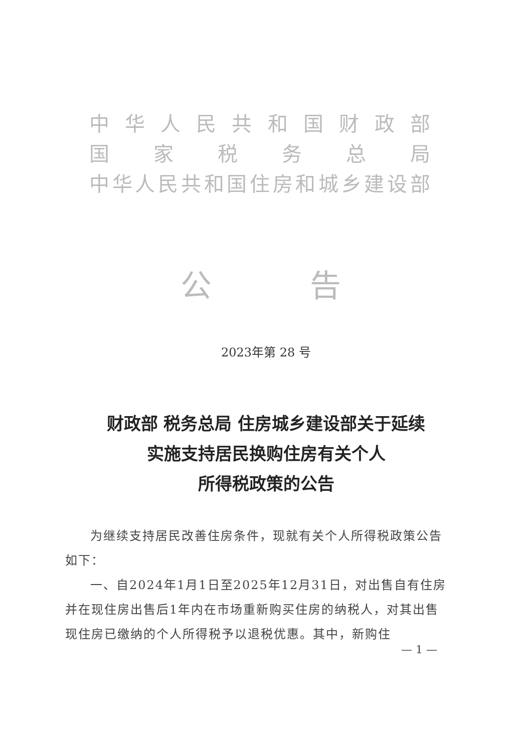中华人民共和国财政部
国家税务总局
中华人民共和国住房和城乡建设部
公 告
2023年第 28 号
财政部 税务总局 住房城乡建设部关于延续
实施支持居民换购住房有关个人
所得税政策的公告
为继续支持居民改善住房条件，现就有关个人所得税政策公告如下：
一、自2024年1月1日至2025年12月31日，对出售自有住房并在现住房出售后1年内在市场重新购买住房的纳税人，对其出售现住房已缴纳的个人所得税予以退税优惠。其中，新购住
— 1 —